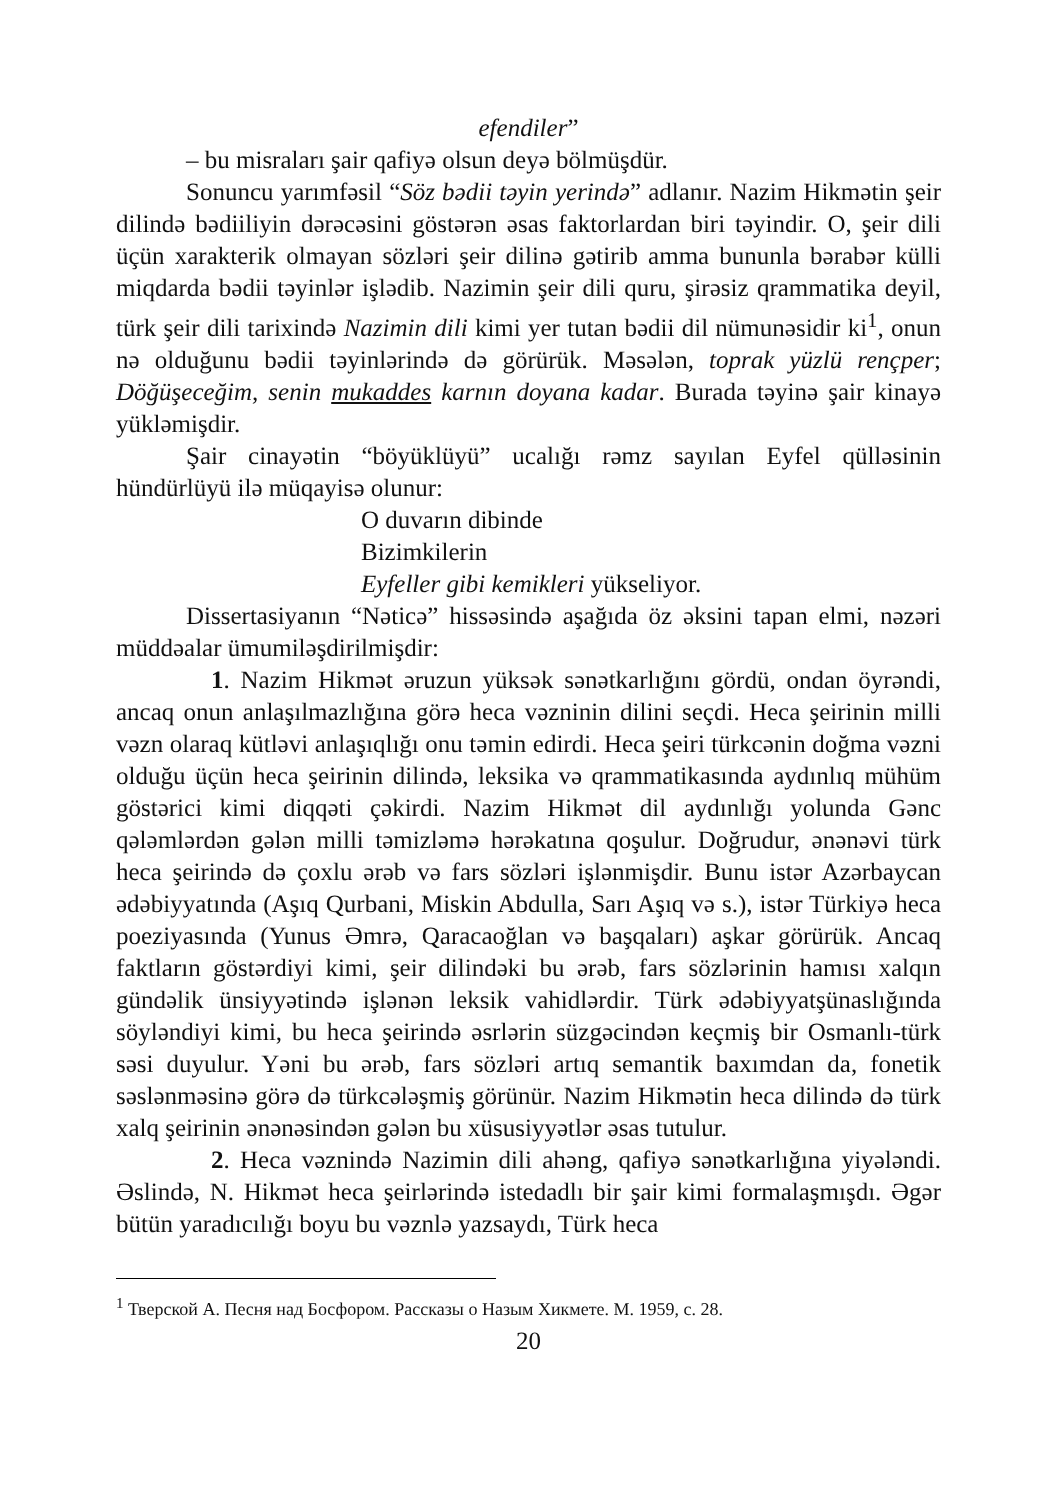efendiler”
– bu misraları şair qafiyə olsun deyə bölmüşdür.
Sonuncu yarımfəsil “Söz bədii təyin yerində” adlanır. Nazim Hikmətin şeir dilində bədiiliyin dərəcəsini göstərən əsas faktorlardan biri təyindir. O, şeir dili üçün xarakterik olmayan sözləri şeir dilinə gətirib amma bununla bərabər külli miqdarda bədii təyinlər işlədib. Nazimin şeir dili quru, şirəsiz qrammatika deyil, türk şeir dili tarixində Nazimin dili kimi yer tutan bədii dil nümunəsidir ki<sup>1</sup>, onun nə olduğunu bədii təyinlərində də görürük. Məsələn, toprak yüzlü rençper; Döğüşeceğim, senin mukaddes karnın doyana kadar. Burada təyinə şair kinayə yükləmişdir.
Şair cinayətin “böyüklüyü” ucalığı rəmz sayılan Eyfel qülləsinin hündürlüyü ilə müqayisə olunur:
O duvarın dibinde
Bizimkilerin
Eyfeller gibi kemikleri yükseliyor.
Dissertasiyanın “Nəticə” hissəsində aşağıda öz əksini tapan elmi, nəzəri müddəalar ümumiləşdirilmişdir:
1. Nazim Hikmət əruzun yüksək sənətkarlığını gördü, ondan öyrəndi, ancaq onun anlaşılmazlığına görə heca vəzninin dilini seçdi. Heca şeirinin milli vəzn olaraq kütləvi anlaşıqlığı onu təmin edirdi. Heca şeiri türkcənin doğma vəzni olduğu üçün heca şeirinin dilində, leksika və qrammatikasında aydınlıq mühüm göstərici kimi diqqəti çəkirdi. Nazim Hikmət dil aydınlığı yolunda Gənc qələmlərdən gələn milli təmizləmə hərəkatına qoşulur. Doğrudur, ənənəvi türk heca şeirində də çoxlu ərəb və fars sözləri işlənmişdir. Bunu istər Azərbaycan ədəbiyyatında (Aşıq Qurbani, Miskin Abdulla, Sarı Aşıq və s.), istər Türkiyə heca poeziyasında (Yunus Əmrə, Qaracaoğlan və başqaları) aşkar görürük. Ancaq faktların göstərdiyi kimi, şeir dilindəki bu ərəb, fars sözlərinin hamısı xalqın gündəlik ünsiyyətində işlənən leksik vahidlərdir. Türk ədəbiyyatşünaslığında söyləndiyi kimi, bu heca şeirində əsrlərin süzgəcindən keçmiş bir Osmanlı-türk səsi duyulur. Yəni bu ərəb, fars sözləri artıq semantik baxımdan da, fonetik səslənməsinə görə də türkcələşmiş görünür. Nazim Hikmətin heca dilində də türk xalq şeirinin ənənəsindən gələn bu xüsusiyyətlər əsas tutulur.
2. Heca vəznində Nazimin dili ahəng, qafiyə sənətkarlığına yiyələndi. Əslində, N. Hikmət heca şeirlərində istedadlı bir şair kimi formalaşmışdı. Əgər bütün yaradıcılığı boyu bu vəznlə yazsaydı, Türk heca
<sup>1</sup> Тверской А. Песня над Босфором. Рассказы о Назым Хикмете. М. 1959, с. 28.
20